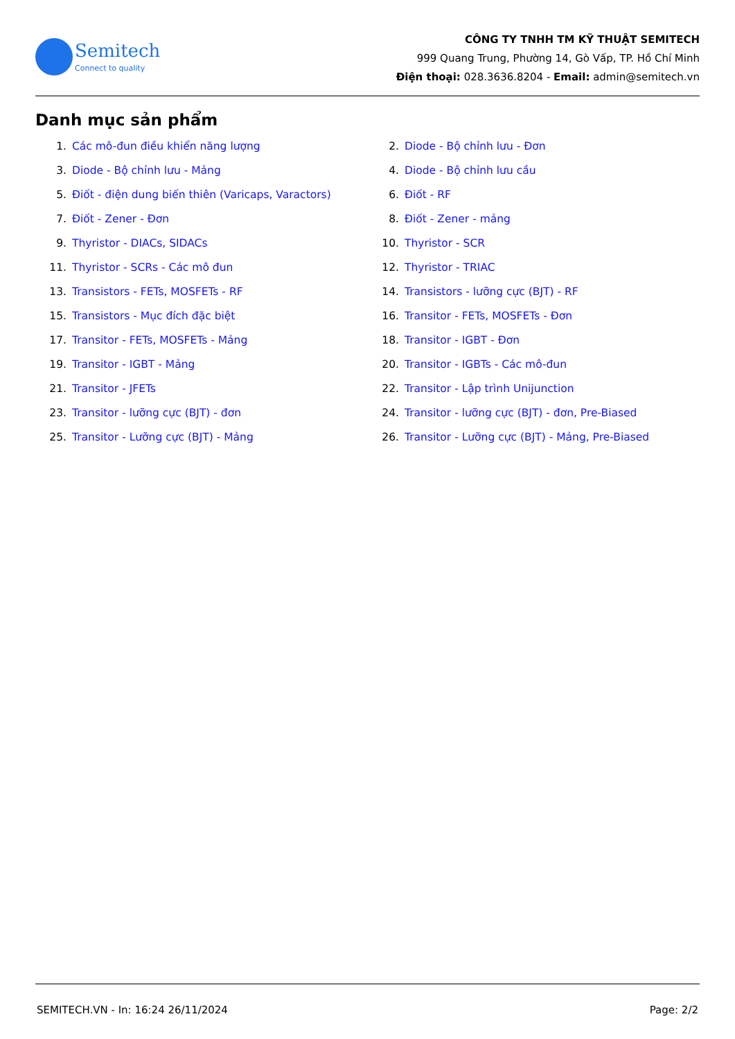Semitech
Connect to quality
CÔNG TY TNHH TM KỸ THUẬT SEMITECH
999 Quang Trung, Phường 14, Gò Vấp, TP. Hồ Chí Minh
Điện thoại: 028.3636.8204 - Email: admin@semitech.vn
Danh mục sản phẩm
1. Các mô-đun điều khiển năng lượng
2. Diode - Bộ chỉnh lưu - Đơn
3. Diode - Bộ chỉnh lưu - Mảng
4. Diode - Bộ chỉnh lưu cầu
5. Điốt - điện dung biến thiên (Varicaps, Varactors)
6. Điốt - RF
7. Điốt - Zener - Đơn
8. Điốt - Zener - mảng
9. Thyristor - DIACs, SIDACs
10. Thyristor - SCR
11. Thyristor - SCRs - Các mô đun
12. Thyristor - TRIAC
13. Transistors - FETs, MOSFETs - RF
14. Transistors - lưỡng cực (BJT) - RF
15. Transistors - Mục đích đặc biệt
16. Transitor - FETs, MOSFETs - Đơn
17. Transitor - FETs, MOSFETs - Mảng
18. Transitor - IGBT - Đơn
19. Transitor - IGBT - Mảng
20. Transitor - IGBTs - Các mô-đun
21. Transitor - JFETs
22. Transitor - Lập trình Unijunction
23. Transitor - lưỡng cực (BJT) - đơn
24. Transitor - lưỡng cực (BJT) - đơn, Pre-Biased
25. Transitor - Lưỡng cực (BJT) - Mảng
26. Transitor - Lưỡng cực (BJT) - Mảng, Pre-Biased
SEMITECH.VN - In: 16:24 26/11/2024 Page: 2/2